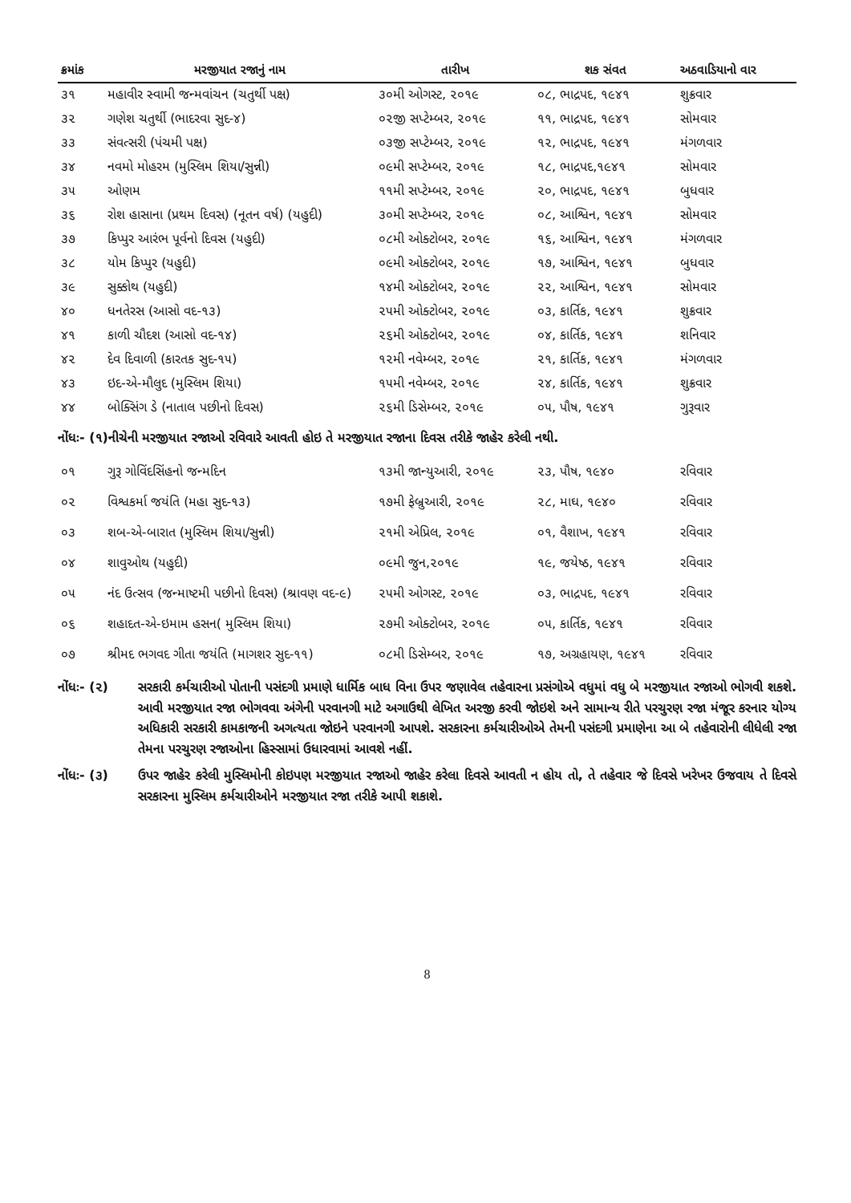| ક્રમાંક | મરજીયાત રજાનું નામ | તારીખ | શક સંવત | અઠવાડિયાનો વાર |
| --- | --- | --- | --- | --- |
| ૩૧ | મહાવીર સ્વામી જન્મવાંચન (ચતુર્થી પક્ષ) | ૩૦મી ઓગસ્ટ, ૨૦૧૯ | ૦૮, ભાદ્રપદ, ૧૯૪૧ | શુક્રવાર |
| ૩૨ | ગણેશ ચતુર્થી (ભાદરવા સુદ-૪) | ૦૨જી સપ્ટેમ્બર, ૨૦૧૯ | ૧૧, ભાદ્રપદ, ૧૯૪૧ | સોમવાર |
| ૩૩ | સંવત્સરી (પંચમી પક્ષ) | ૦૩જી સપ્ટેમ્બર, ૨૦૧૯ | ૧૨, ભાદ્રપદ, ૧૯૪૧ | મંગળવાર |
| ૩૪ | નવમો મોહરમ (મુસ્લિમ શિયા/સુન્ની) | ૦૯મી સપ્ટેમ્બર, ૨૦૧૯ | ૧૮, ભાદ્રપદ,૧૯૪૧ | સોમવાર |
| ૩૫ | ઓણમ | ૧૧મી સપ્ટેમ્બર, ૨૦૧૯ | ૨૦, ભાદ્રપદ, ૧૯૪૧ | બુધવાર |
| ૩૬ | રોશ હાસાના (પ્રથમ દિવસ) (નૂતન વર્ષ) (યહુદી) | ૩૦મી સપ્ટેમ્બર, ૨૦૧૯ | ૦૮, આશ્વિન, ૧૯૪૧ | સોમવાર |
| ૩૭ | કિપ્પુર આરંભ પૂર્વનો દિવસ (યહુદી) | ૦૮મી ઓક્ટોબર, ૨૦૧૯ | ૧૬, આશ્વિન, ૧૯૪૧ | મંગળવાર |
| ૩૮ | યોમ કિપ્પુર (યહુદી) | ૦૯મી ઓક્ટોબર, ૨૦૧૯ | ૧૭, આશ્વિન, ૧૯૪૧ | બુધવાર |
| ૩૯ | સુક્કોથ (યહુદી) | ૧૪મી ઓક્ટોબર, ૨૦૧૯ | ૨૨, આશ્વિન, ૧૯૪૧ | સોમવાર |
| ૪૦ | ધનતેરસ (આસો વદ-૧૩) | ૨૫મી ઓક્ટોબર, ૨૦૧૯ | ૦૩, કાર્તિક, ૧૯૪૧ | શુક્રવાર |
| ૪૧ | કાળી ચૌદશ (આસો વદ-૧૪) | ૨૬મી ઓક્ટોબર, ૨૦૧૯ | ૦૪, કાર્તિક, ૧૯૪૧ | શનિવાર |
| ૪૨ | દેવ દિવાળી (કારતક સુદ-૧૫) | ૧૨મી નવેમ્બર, ૨૦૧૯ | ૨૧, કાર્તિક, ૧૯૪૧ | મંગળવાર |
| ૪૩ | ઇદ-એ-મૌલુદ (મુસ્લિમ શિયા) | ૧૫મી નવેમ્બર, ૨૦૧૯ | ૨૪, કાર્તિક, ૧૯૪૧ | શુક્રવાર |
| ૪૪ | બોક્સિંગ ડે (નાતાલ પછીનો દિવસ) | ૨૬મી ડિસેમ્બર, ૨૦૧૯ | ૦૫, પૌષ, ૧૯૪૧ | ગુરૂવાર |
નોંધઃ- (૧)નીચેની મરજીયાત રજાઓ રવિવારે આવતી હોઇ તે મરજીયાત રજાના દિવસ તરીકે જાહેર કરેલી નથી.
| ૦૧ | ગુરૂ ગોવિંદસિંહનો જન્મદિન | ૧૩મી જાન્યુઆરી, ૨૦૧૯ | ૨૩, પૌષ, ૧૯૪૦ | રવિવાર |
| ૦૨ | વિશ્વકર્મા જયંતિ (મહા સુદ-૧૩) | ૧૭મી ફેબ્રુઆરી, ૨૦૧૯ | ૨૮, માઘ, ૧૯૪૦ | રવિવાર |
| ૦૩ | શબ-એ-બારાત (મુસ્લિમ શિયા/સુન્ની) | ૨૧મી એપ્રિલ, ૨૦૧૯ | ૦૧, વૈશાખ, ૧૯૪૧ | રવિવાર |
| ૦૪ | શાવુઓથ (યહુદી) | ૦૯મી જુન,૨૦૧૯ | ૧૯, જયેષ્ઠ, ૧૯૪૧ | રવિવાર |
| ૦૫ | નંદ ઉત્સવ (જન્માષ્ટમી પછીનો દિવસ) (શ્રાવણ વદ-૯) | ૨૫મી ઓગસ્ટ, ૨૦૧૯ | ૦૩, ભાદ્રપદ, ૧૯૪૧ | રવિવાર |
| ૦૬ | શહાદત-એ-ઇમામ હસન( મુસ્લિમ શિયા) | ૨૭મી ઓક્ટોબર, ૨૦૧૯ | ૦૫, કાર્તિક, ૧૯૪૧ | રવિવાર |
| ૦૭ | શ્રીમદ ભગવદ ગીતા જયંતિ (માગશર સુદ-૧૧) | ૦૮મી ડિસેમ્બર, ૨૦૧૯ | ૧૭, અગ્રહાયણ, ૧૯૪૧ | રવિવાર |
નોંધઃ- (૨) સરકારી કર્મચારીઓ પોતાની પસંદગી પ્રમાણે ધાર્મિક બાધ વિના ઉપર જણાવેલ તહેવારના પ્રસંગોએ વધુમાં વધુ બે મરજીયાત રજાઓ ભોગવી શકશે. આવી મરજીયાત રજા ભોગવવા અંગેની પરવાનગી માટે અગાઉથી લેખિત અરજી કરવી જોઇશે અને સામાન્ય રીતે પરચુરણ રજા મંજૂર કરનાર યોગ્ય અધિકારી સરકારી કામકાજની અગત્યતા જોઇને પરવાનગી આપશે. સરકારના કર્મચારીઓએ તેમની પસંદગી પ્રમાણેના આ બે તહેવારોની લીધેલી રજા તેમના પરચુરણ રજાઓના હિસ્સામાં ઉધારવામાં આવશે નહીં.
નોંધઃ- (૩) ઉપર જાહેર કરેલી મુસ્લિમોની કોઇપણ મરજીયાત રજાઓ જાહેર કરેલા દિવસે આવતી ન હોય તો, તે તહેવાર જે દિવસે ખરેખર ઉજવાય તે દિવસે સરકારના મુસ્લિમ કર્મચારીઓને મરજીયાત રજા તરીકે આપી શકાશે.
8